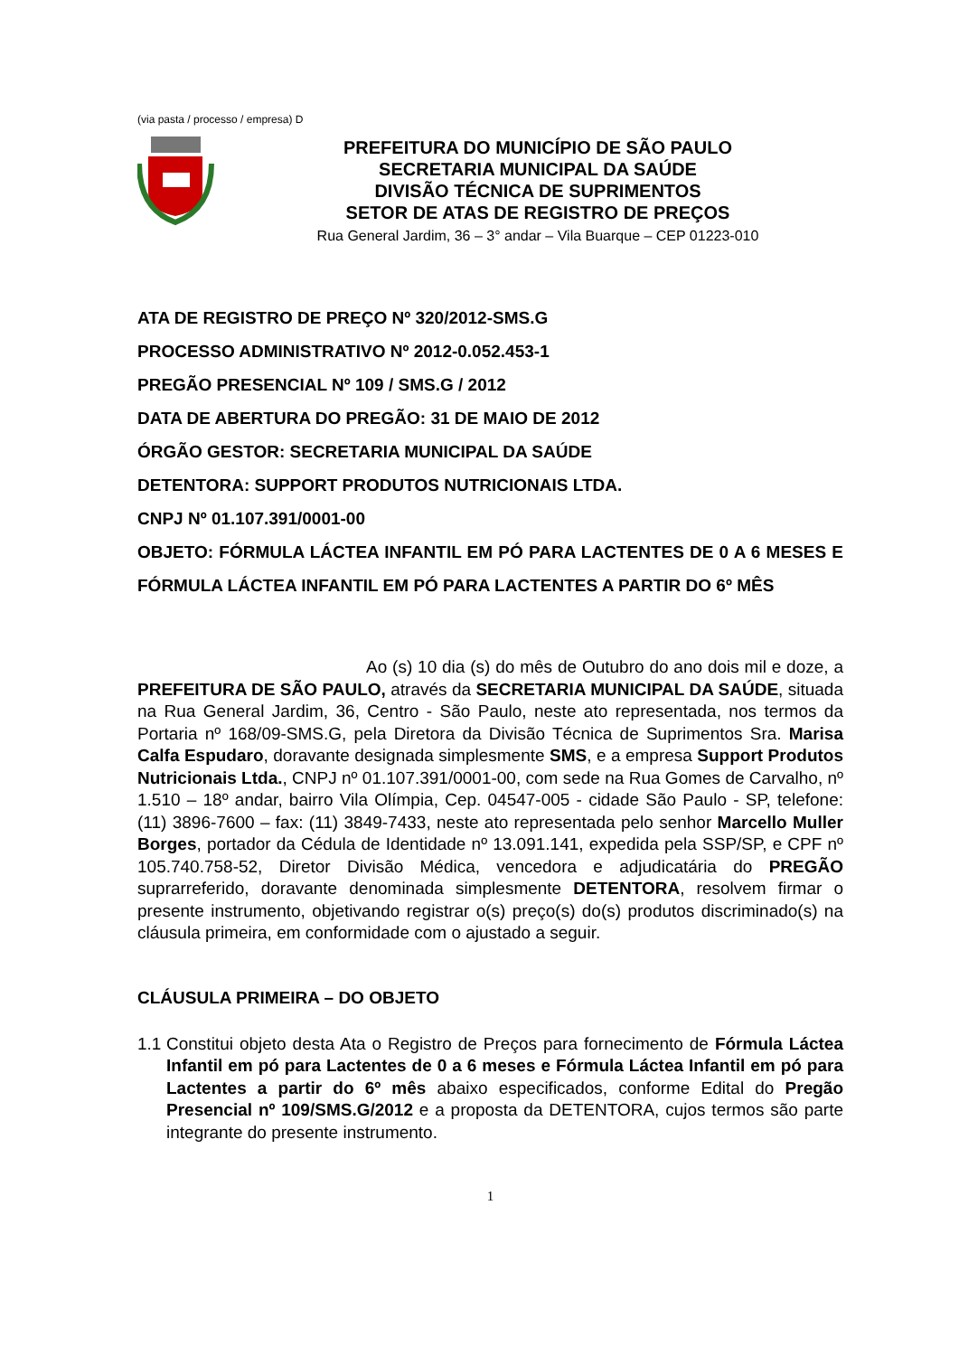(via pasta / processo / empresa) D
PREFEITURA DO MUNICÍPIO DE SÃO PAULO
SECRETARIA MUNICIPAL DA SAÚDE
DIVISÃO TÉCNICA DE SUPRIMENTOS
SETOR DE ATAS DE REGISTRO DE PREÇOS
Rua General Jardim, 36 – 3° andar – Vila Buarque – CEP 01223-010
ATA DE REGISTRO DE PREÇO Nº 320/2012-SMS.G
PROCESSO ADMINISTRATIVO Nº 2012-0.052.453-1
PREGÃO PRESENCIAL Nº 109 / SMS.G / 2012
DATA DE ABERTURA DO PREGÃO: 31 DE MAIO DE 2012
ÓRGÃO GESTOR: SECRETARIA MUNICIPAL DA SAÚDE
DETENTORA: SUPPORT PRODUTOS NUTRICIONAIS LTDA.
CNPJ Nº 01.107.391/0001-00
OBJETO: FÓRMULA LÁCTEA INFANTIL EM PÓ PARA LACTENTES DE 0 A 6 MESES E FÓRMULA LÁCTEA INFANTIL EM PÓ PARA LACTENTES A PARTIR DO 6º MÊS
Ao (s) 10 dia (s) do mês de Outubro do ano dois mil e doze, a PREFEITURA DE SÃO PAULO, através da SECRETARIA MUNICIPAL DA SAÚDE, situada na Rua General Jardim, 36, Centro - São Paulo, neste ato representada, nos termos da Portaria nº 168/09-SMS.G, pela Diretora da Divisão Técnica de Suprimentos Sra. Marisa Calfa Espudaro, doravante designada simplesmente SMS, e a empresa Support Produtos Nutricionais Ltda., CNPJ nº 01.107.391/0001-00, com sede na Rua Gomes de Carvalho, nº 1.510 – 18º andar, bairro Vila Olímpia, Cep. 04547-005 - cidade São Paulo - SP, telefone: (11) 3896-7600 – fax: (11) 3849-7433, neste ato representada pelo senhor Marcello Muller Borges, portador da Cédula de Identidade nº 13.091.141, expedida pela SSP/SP, e CPF nº 105.740.758-52, Diretor Divisão Médica, vencedora e adjudicatária do PREGÃO suprarreferido, doravante denominada simplesmente DETENTORA, resolvem firmar o presente instrumento, objetivando registrar o(s) preço(s) do(s) produtos discriminado(s) na cláusula primeira, em conformidade com o ajustado a seguir.
CLÁUSULA PRIMEIRA – DO OBJETO
1.1 Constitui objeto desta Ata o Registro de Preços para fornecimento de Fórmula Láctea Infantil em pó para Lactentes de 0 a 6 meses e Fórmula Láctea Infantil em pó para Lactentes a partir do 6º mês abaixo especificados, conforme Edital do Pregão Presencial nº 109/SMS.G/2012 e a proposta da DETENTORA, cujos termos são parte integrante do presente instrumento.
1